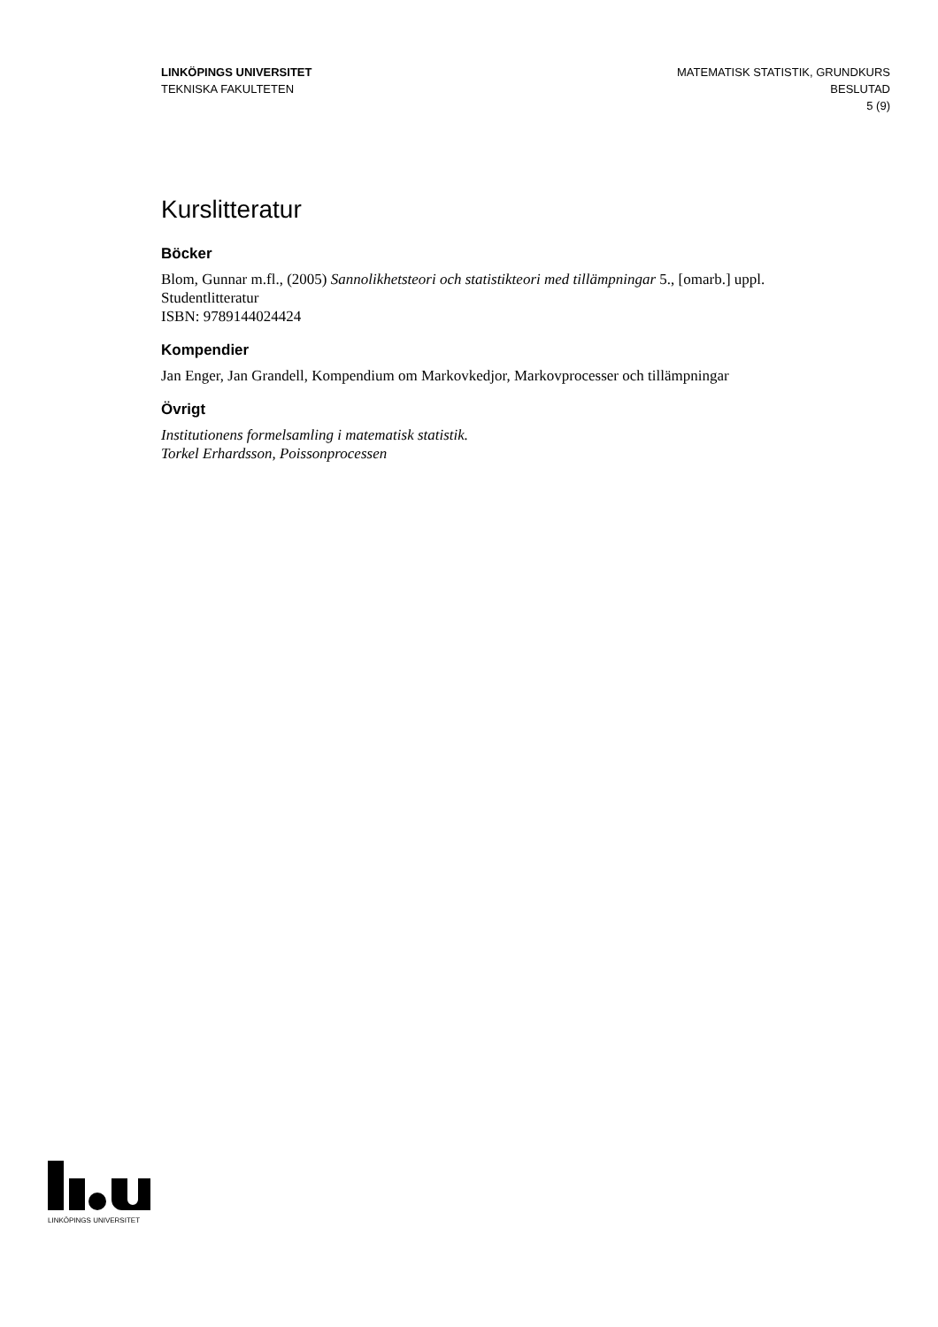LINKÖPINGS UNIVERSITET
TEKNISKA FAKULTETEN
MATEMATISK STATISTIK, GRUNDKURS
BESLUTAD
5 (9)
Kurslitteratur
Böcker
Blom, Gunnar m.fl., (2005) Sannolikhetsteori och statistikteori med tillämpningar 5., [omarb.] uppl. Studentlitteratur
ISBN: 9789144024424
Kompendier
Jan Enger, Jan Grandell, Kompendium om Markovkedjor, Markovprocesser och tillämpningar
Övrigt
Institutionens formelsamling i matematisk statistik.
Torkel Erhardsson, Poissonprocessen
LINKÖPINGS UNIVERSITET